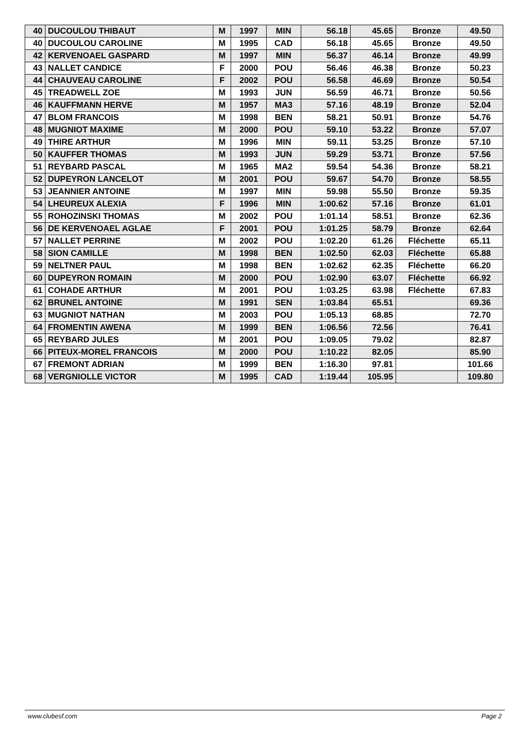| 40 | DUCOULOU THIBAUT | M | 1997 | MIN | 56.18 | 45.65 | Bronze | 49.50 |
| 40 | DUCOULOU CAROLINE | M | 1995 | CAD | 56.18 | 45.65 | Bronze | 49.50 |
| 42 | KERVENOAEL GASPARD | M | 1997 | MIN | 56.37 | 46.14 | Bronze | 49.99 |
| 43 | NALLET CANDICE | F | 2000 | POU | 56.46 | 46.38 | Bronze | 50.23 |
| 44 | CHAUVEAU CAROLINE | F | 2002 | POU | 56.58 | 46.69 | Bronze | 50.54 |
| 45 | TREADWELL ZOE | M | 1993 | JUN | 56.59 | 46.71 | Bronze | 50.56 |
| 46 | KAUFFMANN HERVE | M | 1957 | MA3 | 57.16 | 48.19 | Bronze | 52.04 |
| 47 | BLOM FRANCOIS | M | 1998 | BEN | 58.21 | 50.91 | Bronze | 54.76 |
| 48 | MUGNIOT MAXIME | M | 2000 | POU | 59.10 | 53.22 | Bronze | 57.07 |
| 49 | THIRE ARTHUR | M | 1996 | MIN | 59.11 | 53.25 | Bronze | 57.10 |
| 50 | KAUFFER THOMAS | M | 1993 | JUN | 59.29 | 53.71 | Bronze | 57.56 |
| 51 | REYBARD PASCAL | M | 1965 | MA2 | 59.54 | 54.36 | Bronze | 58.21 |
| 52 | DUPEYRON LANCELOT | M | 2001 | POU | 59.67 | 54.70 | Bronze | 58.55 |
| 53 | JEANNIER ANTOINE | M | 1997 | MIN | 59.98 | 55.50 | Bronze | 59.35 |
| 54 | LHEUREUX ALEXIA | F | 1996 | MIN | 1:00.62 | 57.16 | Bronze | 61.01 |
| 55 | ROHOZINSKI THOMAS | M | 2002 | POU | 1:01.14 | 58.51 | Bronze | 62.36 |
| 56 | DE KERVENOAEL AGLAE | F | 2001 | POU | 1:01.25 | 58.79 | Bronze | 62.64 |
| 57 | NALLET PERRINE | M | 2002 | POU | 1:02.20 | 61.26 | Fléchette | 65.11 |
| 58 | SION CAMILLE | M | 1998 | BEN | 1:02.50 | 62.03 | Fléchette | 65.88 |
| 59 | NELTNER PAUL | M | 1998 | BEN | 1:02.62 | 62.35 | Fléchette | 66.20 |
| 60 | DUPEYRON ROMAIN | M | 2000 | POU | 1:02.90 | 63.07 | Fléchette | 66.92 |
| 61 | COHADE ARTHUR | M | 2001 | POU | 1:03.25 | 63.98 | Fléchette | 67.83 |
| 62 | BRUNEL ANTOINE | M | 1991 | SEN | 1:03.84 | 65.51 | | 69.36 |
| 63 | MUGNIOT NATHAN | M | 2003 | POU | 1:05.13 | 68.85 | | 72.70 |
| 64 | FROMENTIN AWENA | M | 1999 | BEN | 1:06.56 | 72.56 | | 76.41 |
| 65 | REYBARD JULES | M | 2001 | POU | 1:09.05 | 79.02 | | 82.87 |
| 66 | PITEUX-MOREL FRANCOIS | M | 2000 | POU | 1:10.22 | 82.05 | | 85.90 |
| 67 | FREMONT ADRIAN | M | 1999 | BEN | 1:16.30 | 97.81 | | 101.66 |
| 68 | VERGNIOLLE VICTOR | M | 1995 | CAD | 1:19.44 | 105.95 | | 109.80 |
www.clubesf.com Page 2